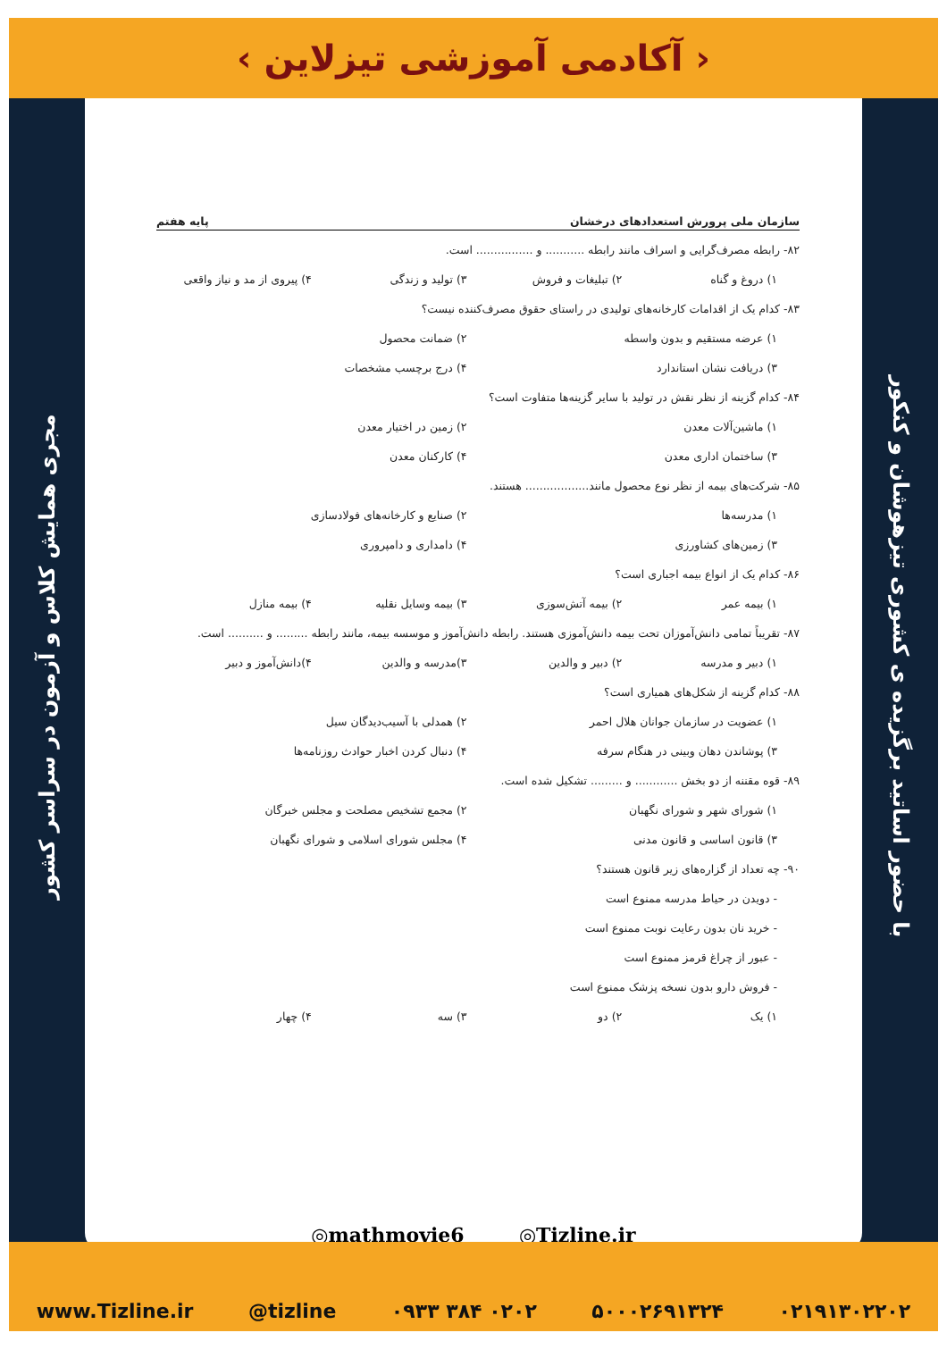‹ آکادمی آموزشی تیزلاین ›
مجری همایش کلاس و آزمون در سراسر کشور
با حضور اساتید برگزیده ی کشوری تیزهوشان و کنکور
سازمان ملی پرورش استعدادهای درخشان پایه هفتم
۸۲- رابطه مصرف‌گرایی و اسراف مانند رابطه ........... و ................ است.
۱) دروغ و گناه ۲) تبلیغات و فروش ۳) تولید و زندگی ۴) پیروی از مد و نیاز واقعی
۸۳- کدام یک از اقدامات کارخانه‌های تولیدی در راستای حقوق مصرف‌کننده نیست؟
۱) عرضه مستقیم و بدون واسطه ۲) ضمانت محصول
۳) دریافت نشان استاندارد ۴) درج برچسب مشخصات
۸۴- کدام گزینه از نظر نقش در تولید با سایر گزینه‌ها متفاوت است؟
۱) ماشین‌آلات معدن ۲) زمین در اختیار معدن
۳) ساختمان اداری معدن ۴) کارکنان معدن
۸۵- شرکت‌های بیمه از نظر نوع محصول مانند.................. هستند.
۱) مدرسه‌ها ۲) صنایع و کارخانه‌های فولادسازی
۳) زمین‌های کشاورزی ۴) دامداری و دامپروری
۸۶- کدام یک از انواع بیمه اجباری است؟
۱) بیمه عمر ۲) بیمه آتش‌سوزی ۳) بیمه وسایل نقلیه ۴) بیمه منازل
۸۷- تقریباً تمامی دانش‌آموزان تحت بیمه دانش‌آموزی هستند. رابطه دانش‌آموز و موسسه بیمه، مانند رابطه ......... و .......... است.
۱) دبیر و مدرسه ۲) دبیر و والدین ۳)مدرسه و والدین ۴)دانش‌آموز و دبیر
۸۸- کدام گزینه از شکل‌های همیاری است؟
۱) عضویت در سازمان جوانان هلال احمر ۲) همدلی با آسیب‌دیدگان سیل
۳) پوشاندن دهان وبینی در هنگام سرفه ۴) دنبال کردن اخبار حوادث روزنامه‌ها
۸۹- قوه مقننه از دو بخش ............ و ......... تشکیل شده است.
۱) شورای شهر و شورای نگهبان ۲) مجمع تشخیص مصلحت و مجلس خبرگان
۳) قانون اساسی و قانون مدنی ۴) مجلس شورای اسلامی و شورای نگهبان
۹۰- چه تعداد از گزاره‌های زیر قانون هستند؟
- دویدن در حیاط مدرسه ممنوع است
- خرید نان بدون رعایت نوبت ممنوع است
- عبور از چراغ قرمز ممنوع است
- فروش دارو بدون نسخه پزشک ممنوع است
۱) یک ۲) دو ۳) سه ۴) چهار
◎mathmovie6 ◎Tizline.ir
www.Tizline.ir @tizline ۰۹۳۳ ۳۸۴ ۰۲۰۲ ۵۰۰۰۲۶۹۱۳۲۴ ۰۲۱۹۱۳۰۲۲۰۲